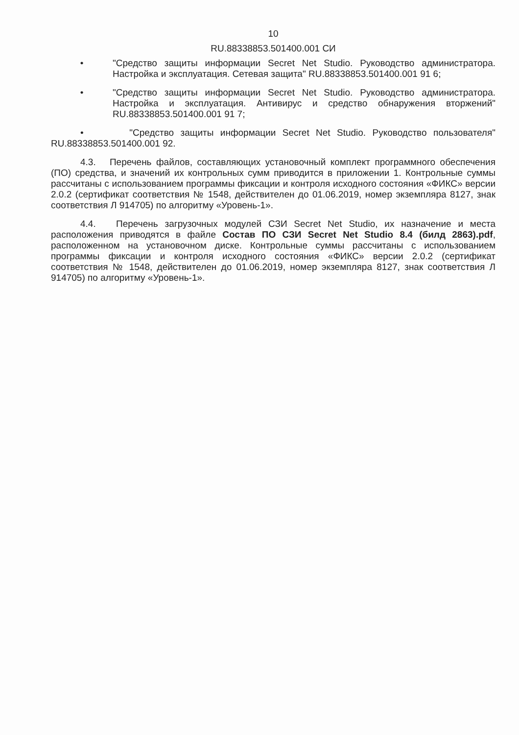10
RU.88338853.501400.001 СИ
• "Средство защиты информации Secret Net Studio. Руководство администратора. Настройка и эксплуатация. Сетевая защита" RU.88338853.501400.001 91 6;
• "Средство защиты информации Secret Net Studio. Руководство администратора. Настройка и эксплуатация. Антивирус и средство обнаружения вторжений" RU.88338853.501400.001 91 7;
• "Средство защиты информации Secret Net Studio. Руководство пользователя" RU.88338853.501400.001 92.
4.3. Перечень файлов, составляющих установочный комплект программного обеспечения (ПО) средства, и значений их контрольных сумм приводится в приложении 1. Контрольные суммы рассчитаны с использованием программы фиксации и контроля исходного состояния «ФИКС» версии 2.0.2 (сертификат соответствия № 1548, действителен до 01.06.2019, номер экземпляра 8127, знак соответствия Л 914705) по алгоритму «Уровень-1».
4.4. Перечень загрузочных модулей СЗИ Secret Net Studio, их назначение и места расположения приводятся в файле Состав ПО СЗИ Secret Net Studio 8.4 (билд 2863).pdf, расположенном на установочном диске. Контрольные суммы рассчитаны с использованием программы фиксации и контроля исходного состояния «ФИКС» версии 2.0.2 (сертификат соответствия № 1548, действителен до 01.06.2019, номер экземпляра 8127, знак соответствия Л 914705) по алгоритму «Уровень-1».